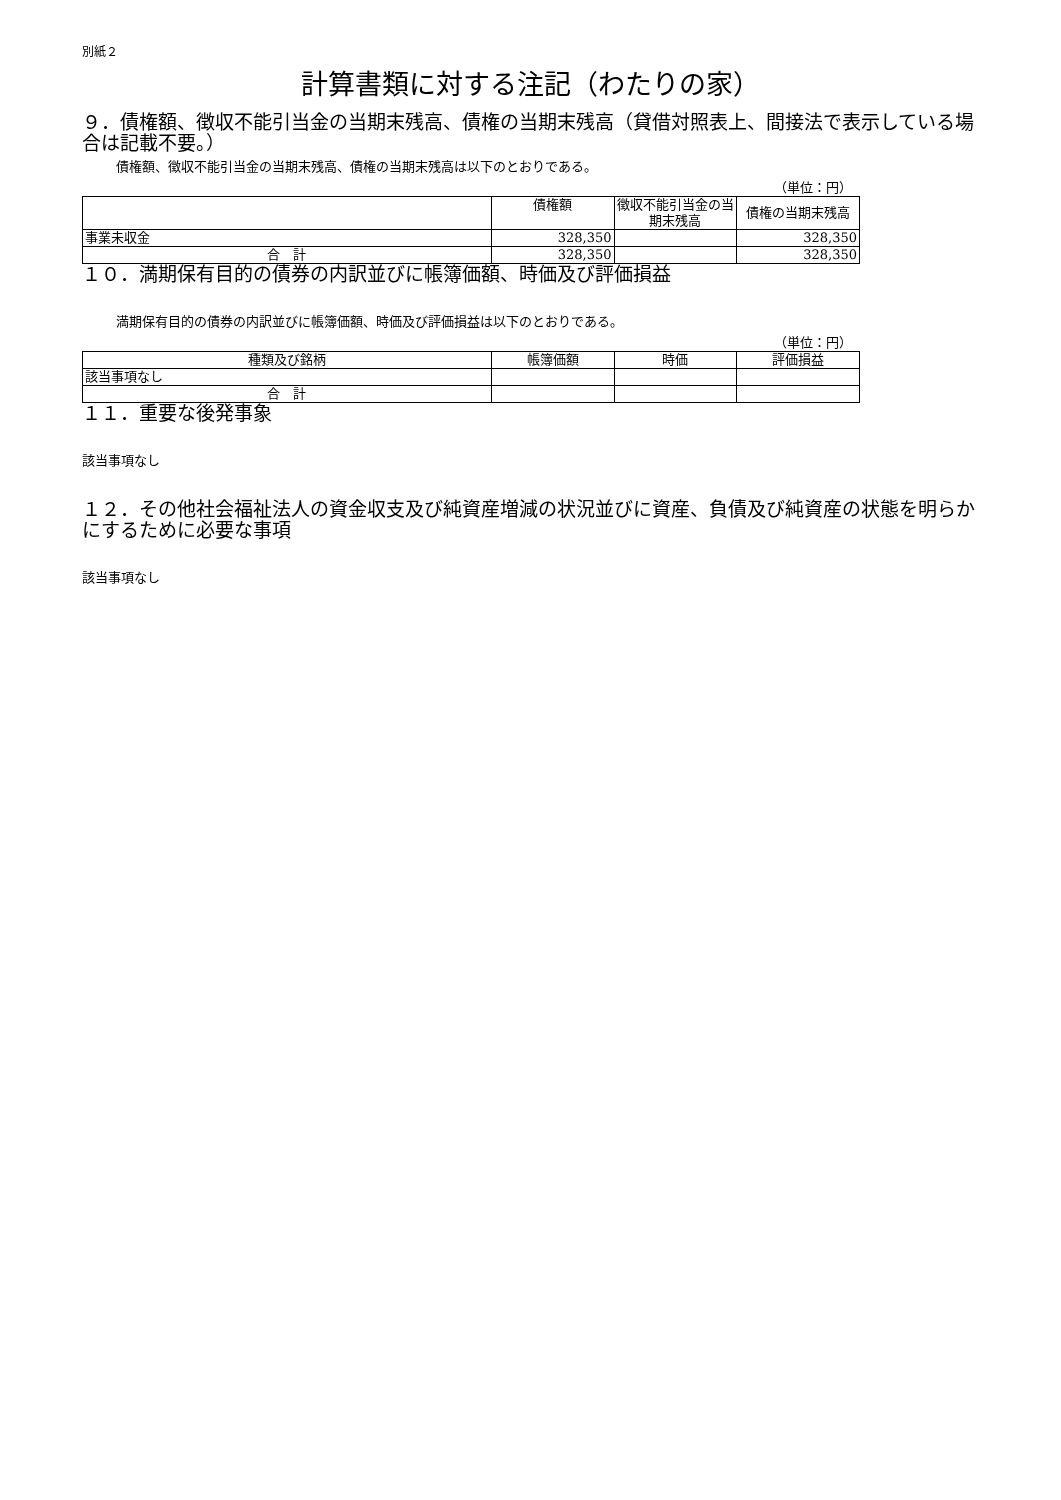別紙２
計算書類に対する注記（わたりの家）
９．債権額、徴収不能引当金の当期末残高、債権の当期末残高（貸借対照表上、間接法で表示している場合は記載不要。）
債権額、徴収不能引当金の当期末残高、債権の当期末残高は以下のとおりである。
（単位：円）
| | 債権額 | 徴収不能引当金の当期末残高 | 債権の当期末残高 |
| --- | --- | --- | --- |
| 事業未収金 | 328,350 | | 328,350 |
| 合 計 | 328,350 | | 328,350 |
１０．満期保有目的の債券の内訳並びに帳簿価額、時価及び評価損益
満期保有目的の債券の内訳並びに帳簿価額、時価及び評価損益は以下のとおりである。
（単位：円）
| 種類及び銘柄 | 帳簿価額 | 時価 | 評価損益 |
| --- | --- | --- | --- |
| 該当事項なし | | | |
| 合 計 | | | |
１１．重要な後発事象
該当事項なし
１２．その他社会福祉法人の資金収支及び純資産増減の状況並びに資産、負債及び純資産の状態を明らかにするために必要な事項
該当事項なし